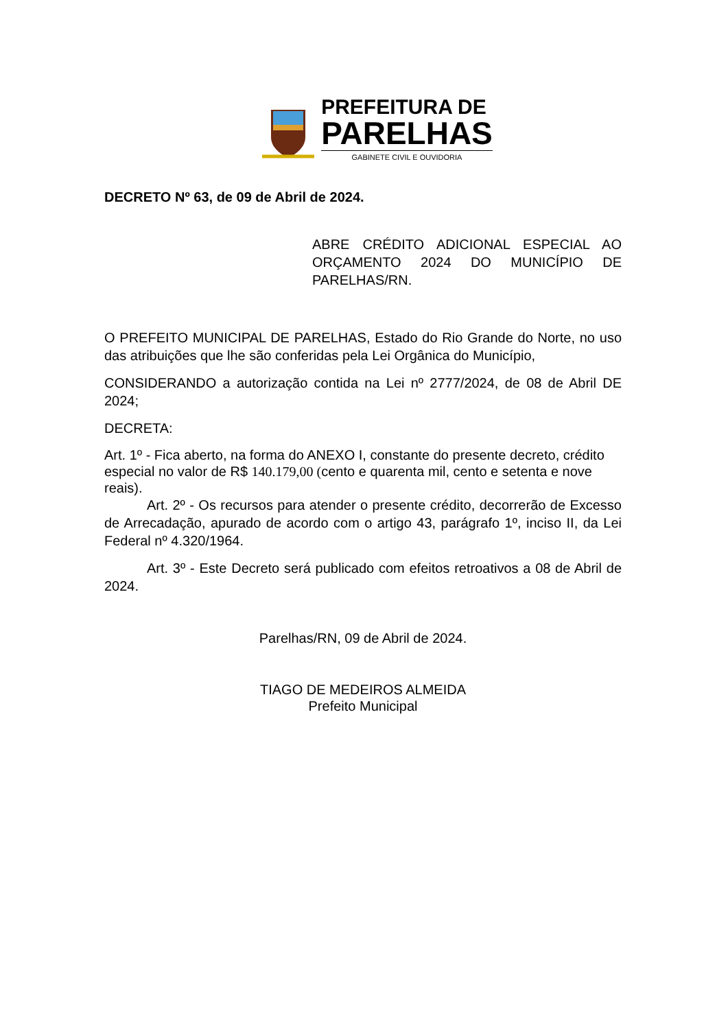PREFEITURA DE
PARELHAS
GABINETE CIVIL E OUVIDORIA
DECRETO Nº 63, de 09 de Abril de 2024.
ABRE CRÉDITO ADICIONAL ESPECIAL AO ORÇAMENTO 2024 DO MUNICÍPIO DE PARELHAS/RN.
O PREFEITO MUNICIPAL DE PARELHAS, Estado do Rio Grande do Norte, no uso das atribuições que lhe são conferidas pela Lei Orgânica do Município,
CONSIDERANDO a autorização contida na Lei nº 2777/2024, de 08 de Abril DE 2024;
DECRETA:
Art. 1º - Fica aberto, na forma do ANEXO I, constante do presente decreto, crédito especial no valor de R$ 140.179,00 (cento e quarenta mil, cento e setenta e nove reais).
Art. 2º - Os recursos para atender o presente crédito, decorrerão de Excesso de Arrecadação, apurado de acordo com o artigo 43, parágrafo 1º, inciso II, da Lei Federal nº 4.320/1964.
Art. 3º - Este Decreto será publicado com efeitos retroativos a 08 de Abril de 2024.
Parelhas/RN, 09 de Abril de 2024.
TIAGO DE MEDEIROS ALMEIDA
Prefeito Municipal